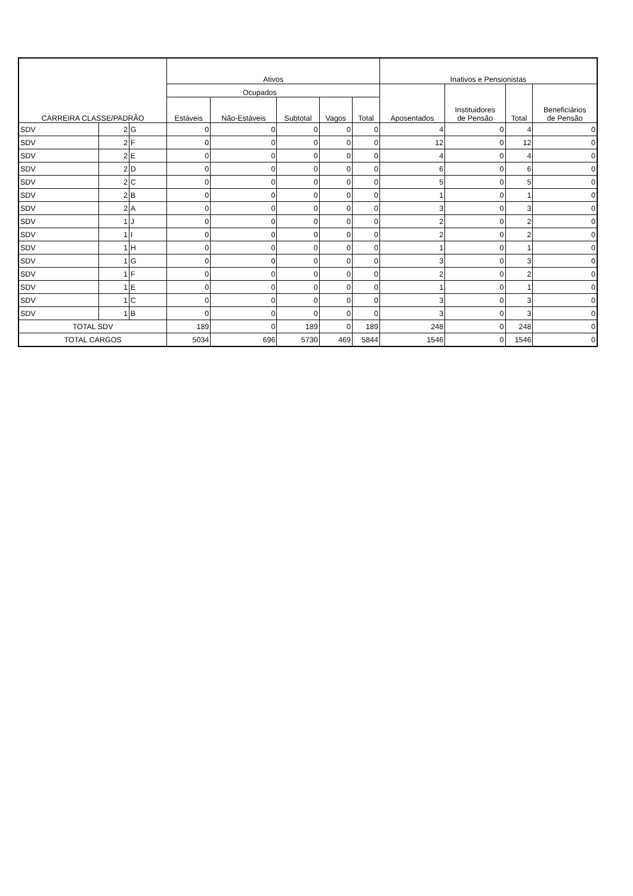| CARREIRA CLASSE/PADRÃO | | | Ativos | | | | | Inativos e Pensionistas | | | |
| --- | --- | --- | --- | --- | --- | --- | --- | --- | --- | --- | --- |
| | | | Ocupados | | | | | Aposentados | Instituidores de Pensão | Total | Beneficiários de Pensão |
| | | | Estáveis | Não-Estáveis | Subtotal | Vagos | Total | | | | |
| SDV | 2 | G | 0 | 0 | 0 | 0 | 0 | 4 | 0 | 4 | 0 |
| SDV | 2 | F | 0 | 0 | 0 | 0 | 0 | 12 | 0 | 12 | 0 |
| SDV | 2 | E | 0 | 0 | 0 | 0 | 0 | 4 | 0 | 4 | 0 |
| SDV | 2 | D | 0 | 0 | 0 | 0 | 0 | 6 | 0 | 6 | 0 |
| SDV | 2 | C | 0 | 0 | 0 | 0 | 0 | 5 | 0 | 5 | 0 |
| SDV | 2 | B | 0 | 0 | 0 | 0 | 0 | 1 | 0 | 1 | 0 |
| SDV | 2 | A | 0 | 0 | 0 | 0 | 0 | 3 | 0 | 3 | 0 |
| SDV | 1 | J | 0 | 0 | 0 | 0 | 0 | 2 | 0 | 2 | 0 |
| SDV | 1 | I | 0 | 0 | 0 | 0 | 0 | 2 | 0 | 2 | 0 |
| SDV | 1 | H | 0 | 0 | 0 | 0 | 0 | 1 | 0 | 1 | 0 |
| SDV | 1 | G | 0 | 0 | 0 | 0 | 0 | 3 | 0 | 3 | 0 |
| SDV | 1 | F | 0 | 0 | 0 | 0 | 0 | 2 | 0 | 2 | 0 |
| SDV | 1 | E | 0 | 0 | 0 | 0 | 0 | 1 | 0 | 1 | 0 |
| SDV | 1 | C | 0 | 0 | 0 | 0 | 0 | 3 | 0 | 3 | 0 |
| SDV | 1 | B | 0 | 0 | 0 | 0 | 0 | 3 | 0 | 3 | 0 |
| TOTAL SDV | | | 189 | 0 | 189 | 0 | 189 | 248 | 0 | 248 | 0 |
| TOTAL CARGOS | | | 5034 | 696 | 5730 | 469 | 5844 | 1546 | 0 | 1546 | 0 |